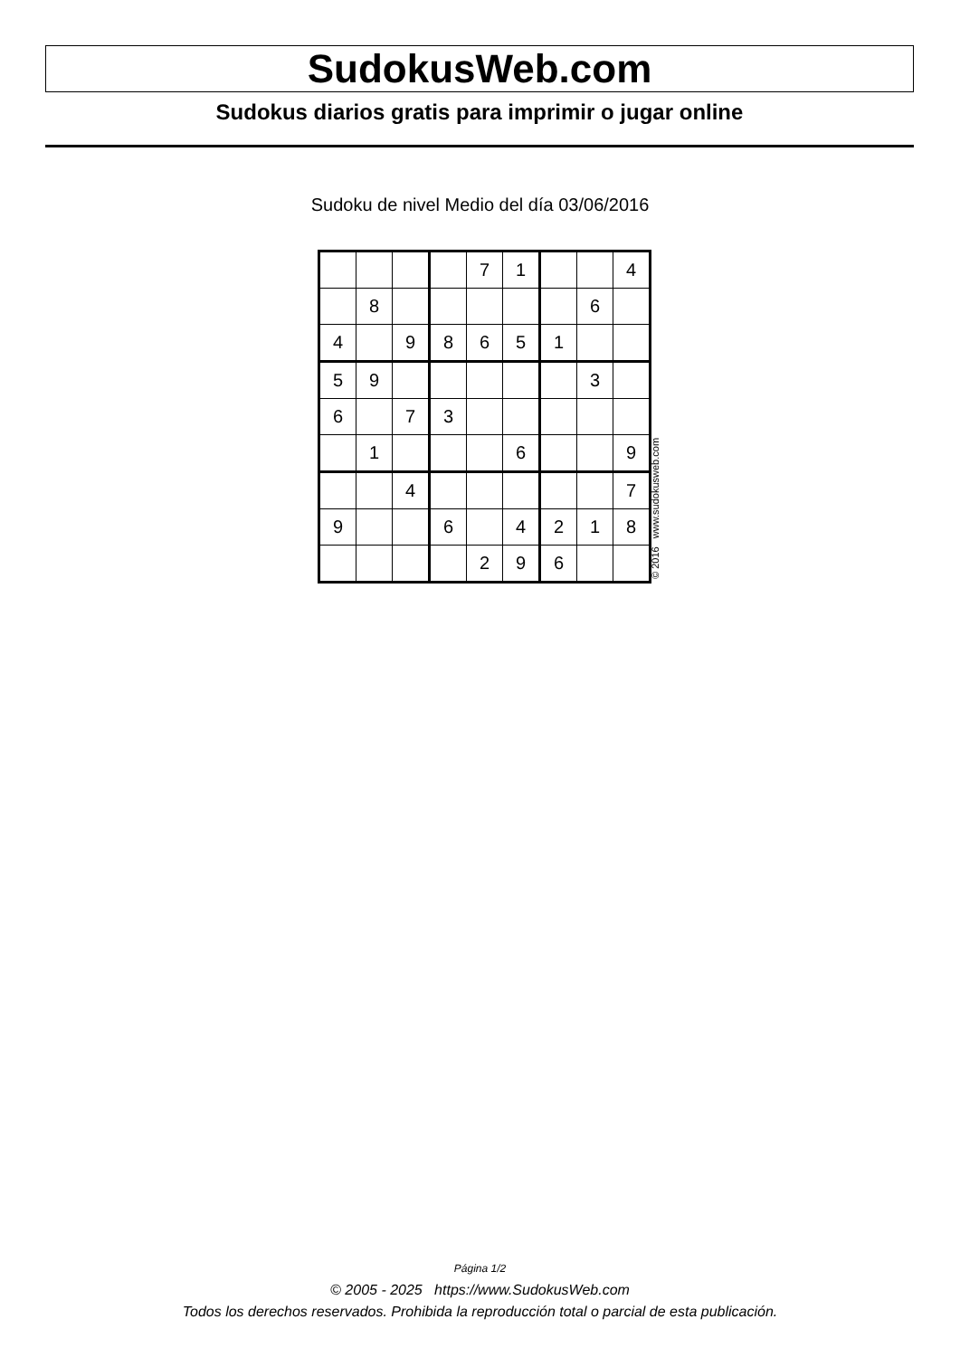SudokusWeb.com
Sudokus diarios gratis para imprimir o jugar online
Sudoku de nivel Medio del día 03/06/2016
| | | | | 7 | 1 | | | 4 |
| | 8 | | | | | | 6 | |
| 4 | | 9 | 8 | 6 | 5 | 1 | | |
| 5 | 9 | | | | | | 3 | |
| 6 | | 7 | 3 | | | | | |
| | 1 | | | | 6 | | | 9 |
| | | 4 | | | | | | 7 |
| 9 | | | 6 | | 4 | 2 | 1 | 8 |
| | | | | 2 | 9 | 6 | | |
© 2016 www.sudokusweb.com
Página 1/2
© 2005 - 2025 https://www.SudokusWeb.com
Todos los derechos reservados. Prohibida la reproducción total o parcial de esta publicación.